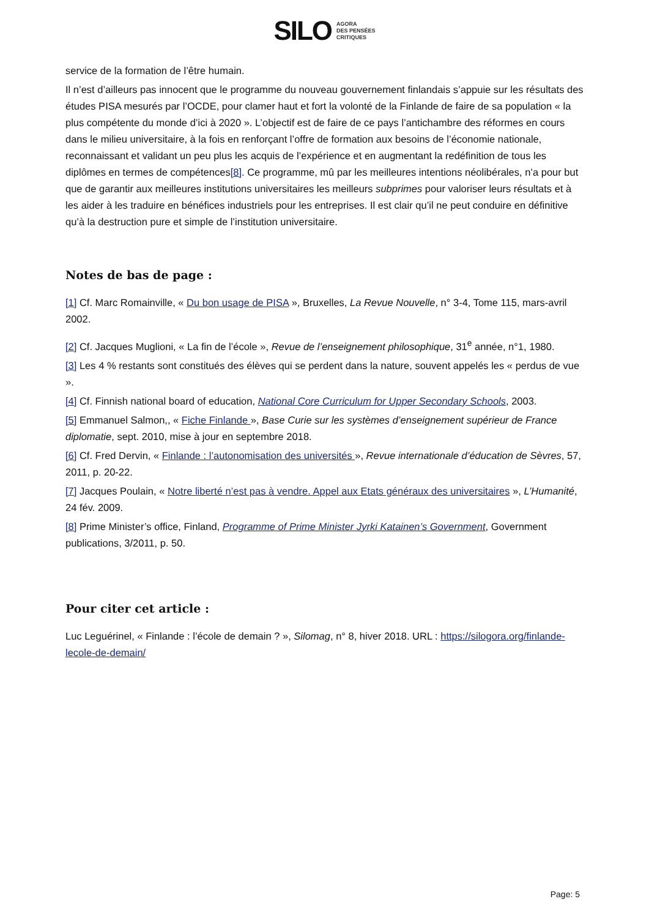SILO AGORA
DES PENSÉES
CRITIQUES
service de la formation de l’être humain.
Il n’est d’ailleurs pas innocent que le programme du nouveau gouvernement finlandais s’appuie sur les résultats des études PISA mesurés par l’OCDE, pour clamer haut et fort la volonté de la Finlande de faire de sa population « la plus compétente du monde d’ici à 2020 ». L’objectif est de faire de ce pays l’antichambre des réformes en cours dans le milieu universitaire, à la fois en renforçant l’offre de formation aux besoins de l’économie nationale, reconnaissant et validant un peu plus les acquis de l’expérience et en augmentant la redéfinition de tous les diplômes en termes de compétences[8]. Ce programme, mû par les meilleures intentions néolibérales, n’a pour but que de garantir aux meilleures institutions universitaires les meilleurs subprimes pour valoriser leurs résultats et à les aider à les traduire en bénéfices industriels pour les entreprises. Il est clair qu’il ne peut conduire en définitive qu’à la destruction pure et simple de l’institution universitaire.
Notes de bas de page :
[1] Cf. Marc Romainville, « Du bon usage de PISA », Bruxelles, La Revue Nouvelle, n° 3-4, Tome 115, mars-avril 2002.
[2] Cf. Jacques Muglioni, « La fin de l’école », Revue de l’enseignement philosophique, 31<sup>e</sup> année, n°1, 1980.
[3] Les 4 % restants sont constitués des élèves qui se perdent dans la nature, souvent appelés les « perdus de vue ».
[4] Cf. Finnish national board of education, National Core Curriculum for Upper Secondary Schools, 2003.
[5] Emmanuel Salmon,, « Fiche Finlande », Base Curie sur les systèmes d’enseignement supérieur de France diplomatie, sept. 2010, mise à jour en septembre 2018.
[6] Cf. Fred Dervin, « Finlande : l’autonomisation des universités », Revue internationale d’éducation de Sèvres, 57, 2011, p. 20-22.
[7] Jacques Poulain, « Notre liberté n’est pas à vendre. Appel aux Etats généraux des universitaires », L’Humanité, 24 fév. 2009.
[8] Prime Minister’s office, Finland, Programme of Prime Minister Jyrki Katainen’s Government, Government publications, 3/2011, p. 50.
Pour citer cet article :
Luc Leguérinel, « Finlande : l’école de demain ? », Silomag, n° 8, hiver 2018. URL : https://silogora.org/finlande-lecole-de-demain/
Page: 5